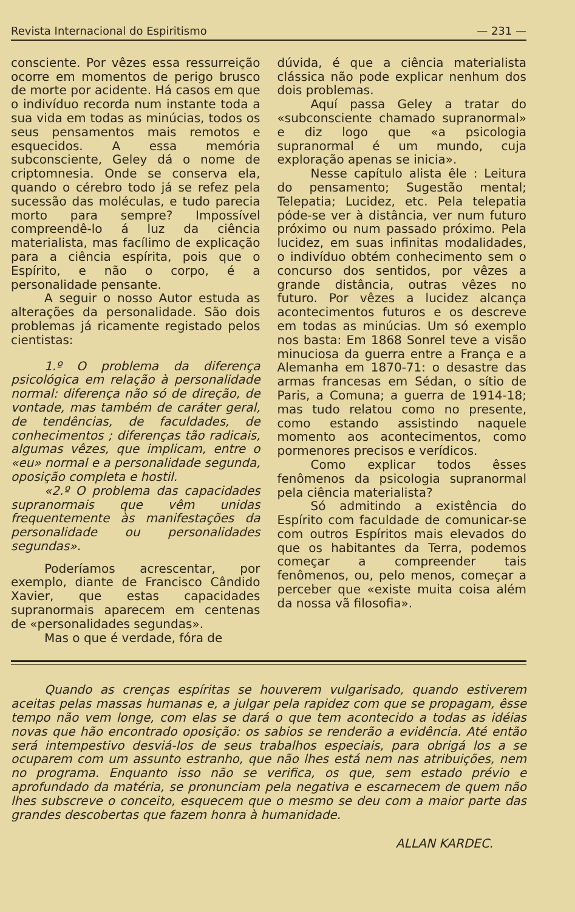Revista Internacional do Espiritismo — 231 —
consciente. Por vêzes essa ressurreição ocorre em momentos de perigo brusco de morte por acidente. Há casos em que o indivíduo recorda num instante toda a sua vida em todas as minúcias, todos os seus pensamentos mais remotos e esquecidos. A essa memória subconsciente, Geley dá o nome de criptomnesia. Onde se conserva ela, quando o cérebro todo já se refez pela sucessão das moléculas, e tudo parecia morto para sempre? Impossível compreendê-lo á luz da ciência materialista, mas facílimo de explicação para a ciência espírita, pois que o Espírito, e não o corpo, é a personalidade pensante.
A seguir o nosso Autor estuda as alterações da personalidade. São dois problemas já ricamente registado pelos cientistas:
1.º O problema da diferença psicológica em relação à personalidade normal: diferença não só de direção, de vontade, mas também de caráter geral, de tendências, de faculdades, de conhecimentos ; diferenças tão radicais, algumas vêzes, que implicam, entre o «eu» normal e a personalidade segunda, oposição completa e hostil.
«2.º O problema das capacidades supranormais que vêm unidas frequentemente às manifestações da personalidade ou personalidades segundas».
Poderíamos acrescentar, por exemplo, diante de Francisco Cândido Xavier, que estas capacidades supranormais aparecem em centenas de «personalidades segundas».
Mas o que é verdade, fóra de
dúvida, é que a ciência materialista clássica não pode explicar nenhum dos dois problemas.
Aquí passa Geley a tratar do «subconsciente chamado supranormal» e diz logo que «a psicologia supranormal é um mundo, cuja exploração apenas se inicia».
Nesse capítulo alista êle : Leitura do pensamento; Sugestão mental; Telepatia; Lucidez, etc. Pela telepatia póde-se ver à distância, ver num futuro próximo ou num passado próximo. Pela lucidez, em suas infinitas modalidades, o indivíduo obtém conhecimento sem o concurso dos sentidos, por vêzes a grande distância, outras vêzes no futuro. Por vêzes a lucidez alcança acontecimentos futuros e os descreve em todas as minúcias. Um só exemplo nos basta: Em 1868 Sonrel teve a visão minuciosa da guerra entre a França e a Alemanha em 1870-71: o desastre das armas francesas em Sédan, o sítio de Paris, a Comuna; a guerra de 1914-18; mas tudo relatou como no presente, como estando assistindo naquele momento aos acontecimentos, como pormenores precisos e verídicos.
Como explicar todos êsses fenômenos da psicologia supranormal pela ciência materialista?
Só admitindo a existência do Espírito com faculdade de comunicar-se com outros Espíritos mais elevados do que os habitantes da Terra, podemos começar a compreender tais fenômenos, ou, pelo menos, começar a perceber que «existe muita coisa além da nossa vã filosofia».
Quando as crenças espíritas se houverem vulgarisado, quando estiverem aceitas pelas massas humanas e, a julgar pela rapidez com que se propagam, êsse tempo não vem longe, com elas se dará o que tem acontecido a todas as idéias novas que hão encontrado oposição: os sabios se renderão a evidência. Até então será intempestivo desviá-los de seus trabalhos especiais, para obrigá los a se ocuparem com um assunto estranho, que não lhes está nem nas atribuições, nem no programa. Enquanto isso não se verifica, os que, sem estado prévio e aprofundado da matéria, se pronunciam pela negativa e escarnecem de quem não lhes subscreve o conceito, esquecem que o mesmo se deu com a maior parte das grandes descobertas que fazem honra à humanidade.
ALLAN KARDEC.